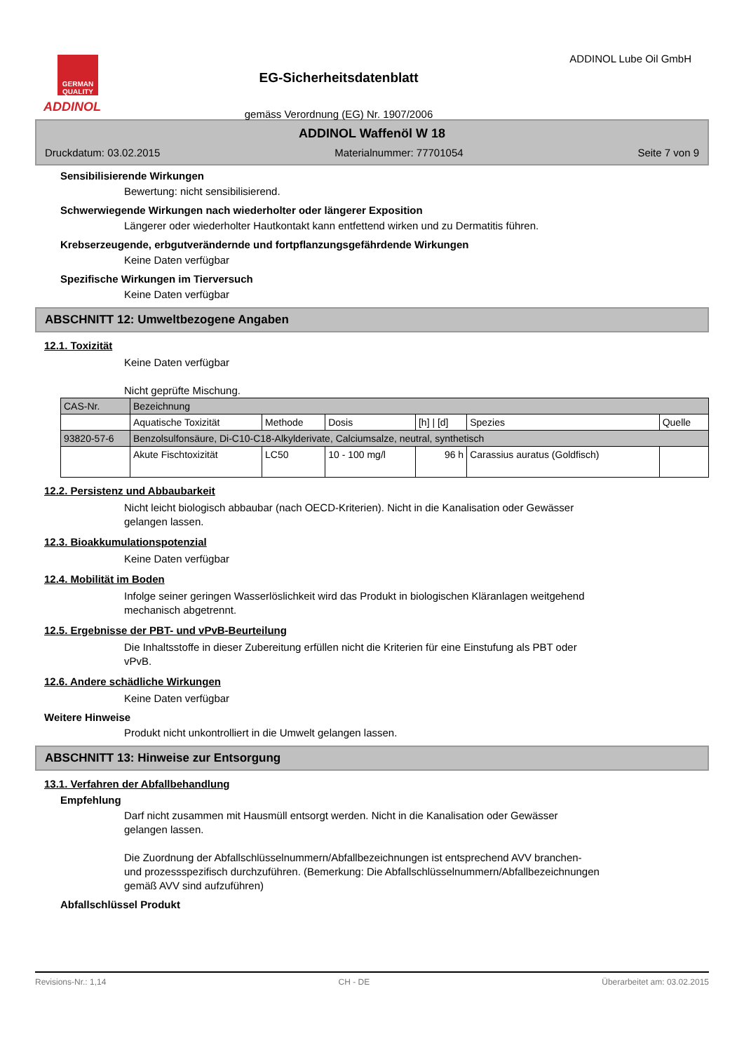GERMAN QUALITY
ADDINOL
EG-Sicherheitsdatenblatt
gemäss Verordnung (EG) Nr. 1907/2006
ADDINOL Lube Oil GmbH
ADDINOL Waffenöl W 18
Druckdatum: 03.02.2015 Materialnummer: 77701054 Seite 7 von 9
Sensibilisierende Wirkungen
Bewertung: nicht sensibilisierend.
Schwerwiegende Wirkungen nach wiederholter oder längerer Exposition
Längerer oder wiederholter Hautkontakt kann entfettend wirken und zu Dermatitis führen.
Krebserzeugende, erbgutverändernde und fortpflanzungsgefährdende Wirkungen
Keine Daten verfügbar
Spezifische Wirkungen im Tierversuch
Keine Daten verfügbar
ABSCHNITT 12: Umweltbezogene Angaben
12.1. Toxizität
Keine Daten verfügbar
Nicht geprüfte Mischung.
| CAS-Nr. | Bezeichnung | | | | | |
| | Aquatische Toxizität | Methode | Dosis | [h] / [d] | Spezies | Quelle |
| 93820-57-6 | Benzolsulfonsäure, Di-C10-C18-Alkylderivate, Calciumsalze, neutral, synthetisch | | | | | |
| | Akute Fischtoxizität | LC50 | 10 - 100 mg/l | 96 h | Carassius auratus (Goldfisch) | |
12.2. Persistenz und Abbaubarkeit
Nicht leicht biologisch abbaubar (nach OECD-Kriterien). Nicht in die Kanalisation oder Gewässer
gelangen lassen.
12.3. Bioakkumulationspotenzial
Keine Daten verfügbar
12.4. Mobilität im Boden
Infolge seiner geringen Wasserlöslichkeit wird das Produkt in biologischen Kläranlagen weitgehend
mechanisch abgetrennt.
12.5. Ergebnisse der PBT- und vPvB-Beurteilung
Die Inhaltsstoffe in dieser Zubereitung erfüllen nicht die Kriterien für eine Einstufung als PBT oder
vPvB.
12.6. Andere schädliche Wirkungen
Keine Daten verfügbar
Weitere Hinweise
Produkt nicht unkontrolliert in die Umwelt gelangen lassen.
ABSCHNITT 13: Hinweise zur Entsorgung
13.1. Verfahren der Abfallbehandlung
Empfehlung
Darf nicht zusammen mit Hausmüll entsorgt werden. Nicht in die Kanalisation oder Gewässer
gelangen lassen.
Die Zuordnung der Abfallschlüsselnummern/Abfallbezeichnungen ist entsprechend AVV branchen-
und prozessspezifisch durchzuführen. (Bemerkung: Die Abfallschlüsselnummern/Abfallbezeichnungen
gemäß AVV sind aufzuführen)
Abfallschlüssel Produkt
Revisions-Nr.: 1,14 CH - DE Überarbeitet am: 03.02.2015